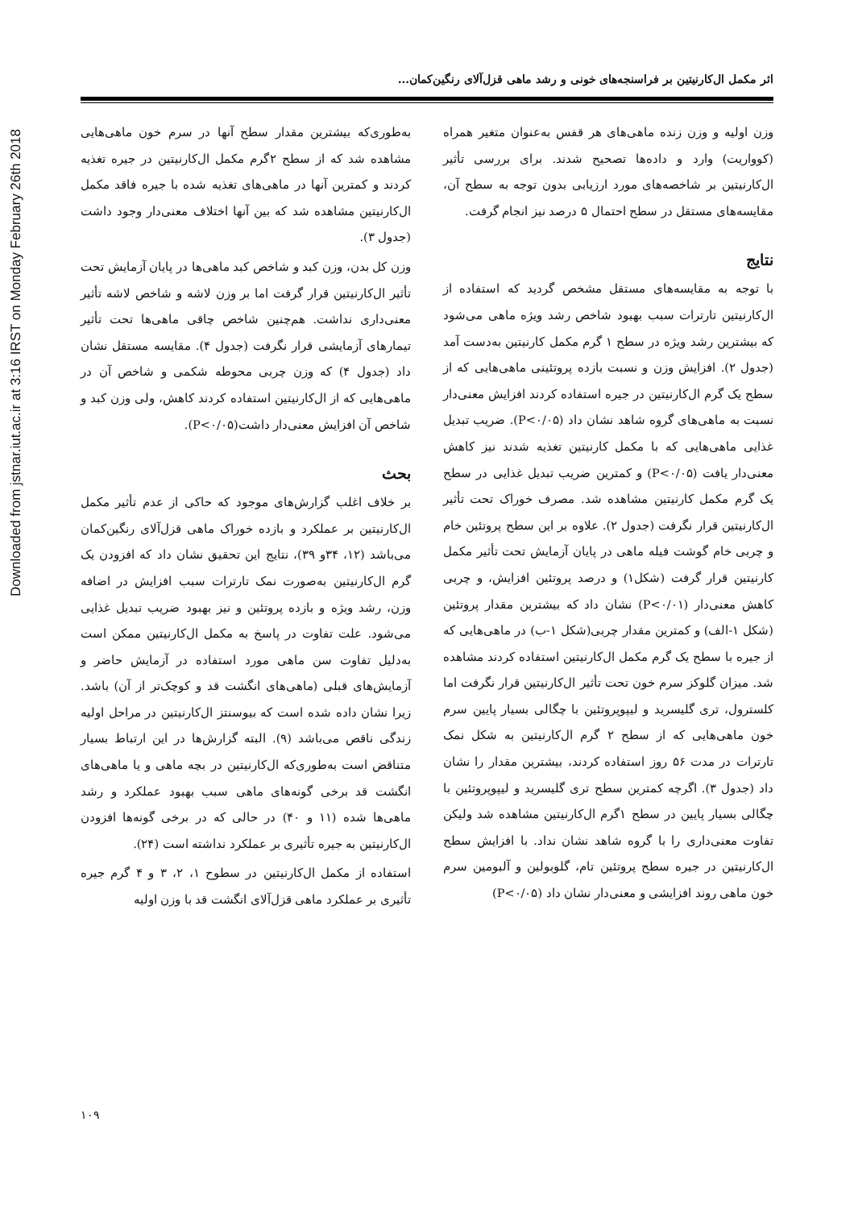Downloaded from jstnar.iut.ac.ir at 3:16 IRST on Monday February 26th 2018
اثر مکمل ال‌کارنیتین بر فراسنجه‌های خونی و رشد ماهی قزل‌آلای رنگین‌کمان...
وزن اولیه و وزن زنده ماهی‌های هر قفس به‌عنوان متغیر همراه (کوواریت) وارد و داده‌ها تصحیح شدند. برای بررسی تأثیر ال‌کارنیتین بر شاخصه‌های مورد ارزیابی بدون توجه به سطح آن، مقایسه‌های مستقل در سطح احتمال ۵ درصد نیز انجام گرفت.
نتایج
با توجه به مقایسه‌های مستقل مشخص گردید که استفاده از ال‌کارنیتین تارترات سبب بهبود شاخص رشد ویژه ماهی می‌شود که بیشترین رشد ویژه در سطح ۱ گرم مکمل کارنیتین به‌دست آمد (جدول ۲). افزایش وزن و نسبت بازده پروتئینی ماهی‌هایی که از سطح یک گرم ال‌کارنیتین در جیره استفاده کردند افزایش معنی‌دار نسبت به ماهی‌های گروه شاهد نشان داد (P<۰/۰۵). ضریب تبدیل غذایی ماهی‌هایی که با مکمل کارنیتین تغذیه شدند نیز کاهش معنی‌دار یافت (P<۰/۰۵) و کمترین ضریب تبدیل غذایی در سطح یک گرم مکمل کارنیتین مشاهده شد. مصرف خوراک تحت تأثیر ال‌کارنیتین قرار نگرفت (جدول ۲). علاوه بر این سطح پروتئین خام و چربی خام گوشت فیله ماهی در پایان آزمایش تحت تأثیر مکمل کارنیتین قرار گرفت (شکل۱) و درصد پروتئین افزایش، و چربی کاهش معنی‌دار (P<۰/۰۱) نشان داد که بیشترین مقدار پروتئین (شکل ۱-الف) و کمترین مقدار چربی(شکل ۱-ب) در ماهی‌هایی که از جیره با سطح یک گرم مکمل ال‌کارنیتین استفاده کردند مشاهده شد. میزان گلوکز سرم خون تحت تأثیر ال‌کارنیتین قرار نگرفت اما کلسترول، تری گلیسرید و لیپوپروتئین با چگالی بسیار پایین سرم خون ماهی‌هایی که از سطح ۲ گرم ال‌کارنیتین به شکل نمک تارترات در مدت ۵۶ روز استفاده کردند، بیشترین مقدار را نشان داد (جدول ۳). اگرچه کمترین سطح تری گلیسرید و لیپوپروتئین با چگالی بسیار پایین در سطح ۱گرم ال‌کارنیتین مشاهده شد ولیکن تفاوت معنی‌داری را با گروه شاهد نشان نداد. با افزایش سطح ال‌کارنیتین در جیره سطح پروتئین تام، گلوبولین و آلبومین سرم خون ماهی روند افزایشی و معنی‌دار نشان داد (P<۰/۰۵)
به‌طوری‌که بیشترین مقدار سطح آنها در سرم خون ماهی‌هایی مشاهده شد که از سطح ۲گرم مکمل ال‌کارنیتین در جیره تغذیه کردند و کمترین آنها در ماهی‌های تغذیه شده با جیره فاقد مکمل ال‌کارنیتین مشاهده شد که بین آنها اختلاف معنی‌دار وجود داشت (جدول ۳).
وزن کل بدن، وزن کبد و شاخص کبد ماهی‌ها در پایان آزمایش تحت تأثیر ال‌کارنیتین قرار گرفت اما بر وزن لاشه و شاخص لاشه تأثیر معنی‌داری نداشت. هم‌چنین شاخص چاقی ماهی‌ها تحت تأثیر تیمارهای آزمایشی قرار نگرفت (جدول ۴). مقایسه مستقل نشان داد (جدول ۴) که وزن چربی محوطه شکمی و شاخص آن در ماهی‌هایی که از ال‌کارنیتین استفاده کردند کاهش، ولی وزن کبد و شاخص آن افزایش معنی‌دار داشت(P<۰/۰۵).
بحث
بر خلاف اغلب گزارش‌های موجود که حاکی از عدم تأثیر مکمل ال‌کارنیتین بر عملکرد و بازده خوراک ماهی قزل‌آلای رنگین‌کمان می‌باشد (۱۲، ۳۴و ۳۹)، نتایج این تحقیق نشان داد که افزودن یک گرم ال‌کارنیتین به‌صورت نمک تارترات سبب افزایش در اضافه وزن، رشد ویژه و بازده پروتئین و نیز بهبود ضریب تبدیل غذایی می‌شود. علت تفاوت در پاسخ به مکمل ال‌کارنیتین ممکن است به‌دلیل تفاوت سن ماهی مورد استفاده در آزمایش حاضر و آزمایش‌های قبلی (ماهی‌های انگشت قد و کوچک‌تر از آن) باشد. زیرا نشان داده شده است که بیوسنتز ال‌کارنیتین در مراحل اولیه زندگی ناقص می‌باشد (۹). البته گزارش‌ها در این ارتباط بسیار متناقض است به‌طوری‌که ال‌کارنیتین در بچه ماهی و یا ماهی‌های انگشت قد برخی گونه‌های ماهی سبب بهبود عملکرد و رشد ماهی‌ها شده (۱۱ و ۴۰) در حالی که در برخی گونه‌ها افزودن ال‌کارنیتین به جیره تأثیری بر عملکرد نداشته است (۲۴).
استفاده از مکمل ال‌کارنیتین در سطوح ۱، ۲، ۳ و ۴ گرم جیره تأثیری بر عملکرد ماهی قزل‌آلای انگشت قد با وزن اولیه
۱۰۹